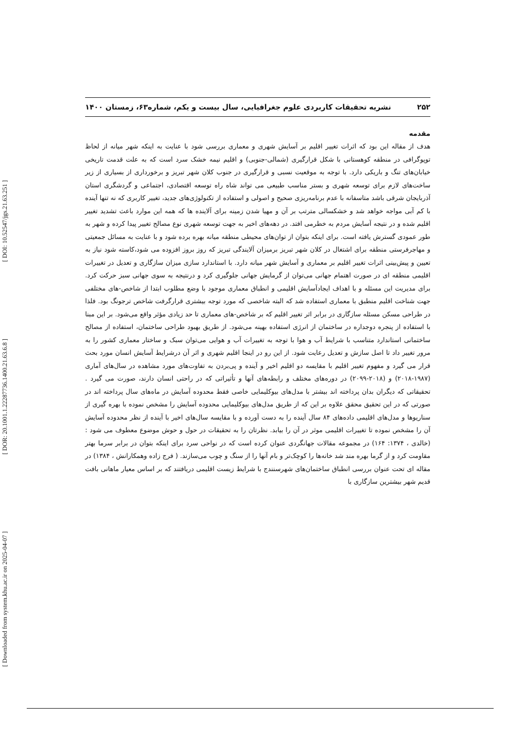[ Downloaded from system.khu.ac.ir on 2025-04-07 ] [ DOR: 20.1001.1.22287736.1400.21.63.6.8 ] [ DOI: 10.52547/jgs.21.63.251 ]
۲۵۲ نشریه تحقیقات کاربردی علوم جغرافیایی، سال بیست و یکم، شماره۶۳، زمستان ۱۴۰۰
مقدمه
هدف از مقاله این بود که اثرات تغییر اقلیم بر آسایش شهری و معماری بررسی شود با عنایت به اینکه شهر میانه از لحاظ توپوگرافی در منطقه کوهستانی با شکل قرارگیری (شمالی-جنوبی) و اقلیم نیمه خشک سرد است که به علت قدمت تاریخی خیابان‌های تنگ و باریکی دارد. با توجه به موقعیت نسبی و قرارگیری در جنوب کلان شهر تبریز و برخورداری از بسیاری از زیر ساخت‌های لازم برای توسعه شهری و بستر مناسب طبیعی می تواند شاه راه توسعه اقتصادی، اجتماعی و گردشگری استان آذربایجان شرقی باشد متاسفانه با عدم برنامه‌ریزی صحیح و اصولی و استفاده از تکنولوژی‌های جدید، تغییر کاربری که نه تنها آینده با کم آبی مواجه خواهد شد و خشکسالی مترتب بر آن و مهیا شدن زمینه برای آلاینده ها که همه این موارد باعث تشدید تغییر اقلیم شده و در نتیجه آسایش مردم به خطرمی افتد. در دهه‌های اخیر به جهت توسعه شهری نوع مصالح تغییر پیدا کرده و شهر به طور عمودی گسترش یافته است. برای اینکه بتوان از توان‌های محیطی منطقه میانه بهره برده شود و با عنایت به مسائل جمعیتی و مهاجرفرستی منطقه برای اشتغال در کلان شهر تبریز برمیزان آلایندگی تبریز که روز بروز افزوده می شود،کاسته شود نیاز به تعیین و پیش‌بینی اثرات تغییر اقلیم بر معماری و آسایش شهر میانه دارد. با استاندارد سازی میزان سازگاری و تعدیل در تغییرات اقلیمی منطقه ای در صورت اهتمام جهانی می‌توان از گرمایش جهانی جلوگیری کرد و درنتیجه به سوی جهانی سبز حرکت کرد. برای مدیریت این مسئله و با اهداف ایجادآسایش اقلیمی و انطباق معماری موجود با وضع مطلوب ابتدا از شاخص-های مختلفی جهت شناخت اقلیم منطبق با معماری استفاده شد که البته شاخصی که مورد توجه بیشتری قرارگرفت شاخص ترجونگ بود. فلذا در طراحی مسکن مسئله سازگاری در برابر اثر تغییر اقلیم که بر شاخص-های معماری تا حد زیادی مؤثر واقع می‌شود. بر این مبنا با استفاده از پنجره دوجداره در ساختمان از انرژی استفاده بهینه می‌شود. از طریق بهبود طراحی ساختمان، استفاده از مصالح ساختمانی استاندارد متناسب با شرایط آب و هوا با توجه به تغییرات آب و هوایی می‌توان سبک و ساختار معماری کشور را به مرور تغییر داد تا اصل سازش و تعدیل رعایت شود. از این رو در اینجا اقلیم شهری و اثر آن درشرایط آسایش انسان مورد بحث قرار می گیرد و مفهوم تغییر اقلیم با مقایسه دو اقلیم اخیر و آینده و پی‌بردن به تفاوت‌های مورد مشاهده در سال‌های آماری (۱۹۸۷-۲۰۱۸) و (۲۰۱۸-۲۰۹۹) در دوره‌های مختلف و رابطه‌های آنها و تأثیراتی که در راحتی انسان دارند، صورت می گیرد . تحقیقاتی که دیگران بدان پرداخته اند بیشتر با مدل‌های بیوکلیمایی خاصی فقط محدوده آسایش در ماه‌های سال پرداخته اند در صورتی که در این تحقیق محقق علاوه بر این که از طریق مدل‌های بیوکلیمایی محدوده آسایش را مشخص نموده با بهره گیری از سناریوها و مدل‌های اقلیمی داده‌های ۸۴ سال آینده را به دست آورده و با مقایسه سال‌های اخیر با آینده از نظر محدوده آسایش آن را مشخص نموده تا تغییرات اقلیمی موثر در آن را بیابد. نظرتان را به تحقیقات در حول و حوش موضوع معطوف می شود : (خالدی ، ۱۳۷۴: ۱۶۴) در مجموعه مقالات جهانگردی عنوان کرده است که در نواحی سرد برای اینکه بتوان در برابر سرما بهتر مقاومت کرد و از گرما بهره مند شد خانه‌ها را کوچک‌تر و بام آنها را از سنگ و چوب می‌سازند. ( فرج زاده وهمکارانش ، ۱۳۸۴) در مقاله ای تحت عنوان بررسی انطباق ساختمان‌های شهرسنندج با شرایط زیست اقلیمی دریافتند که بر اساس معیار ماهانی بافت قدیم شهر بیشترین سازگاری با